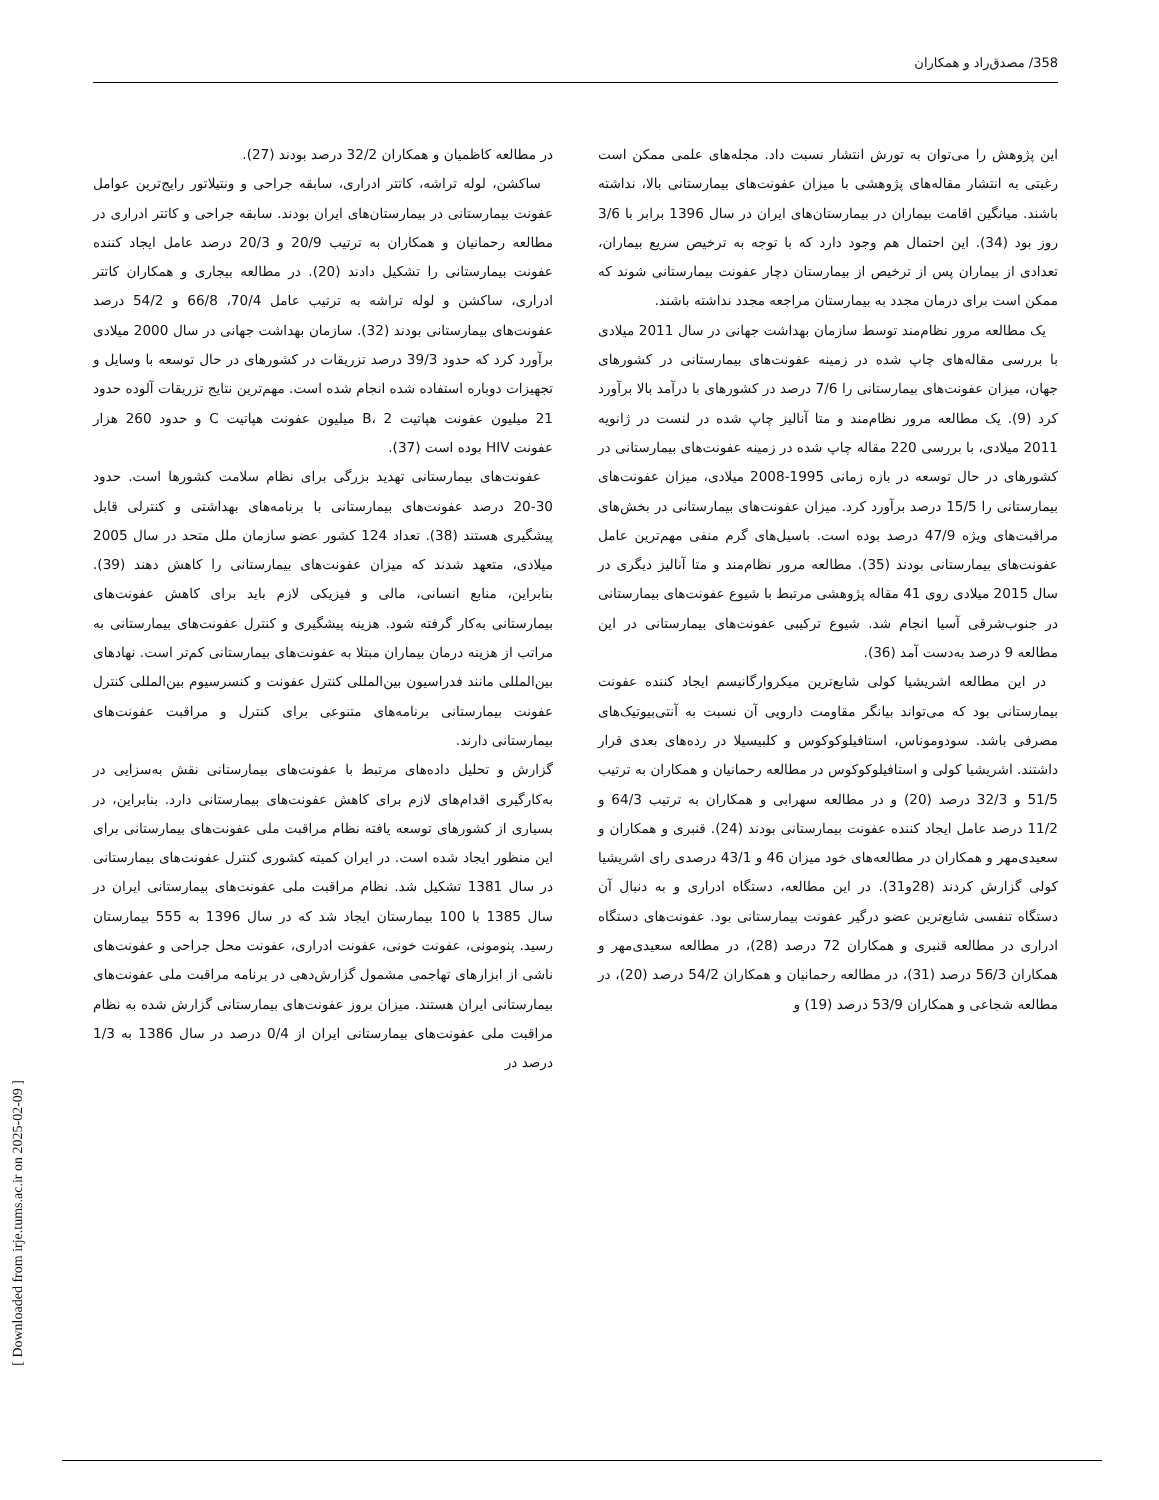358/ مصدق‌راد و همکاران
این پژوهش را می‌توان به تورش انتشار نسبت داد. مجله‌های علمی ممکن است رغبتی به انتشار مقاله‌های پژوهشی با میزان عفونت‌های بیمارستانی بالا، نداشته باشند. میانگین اقامت بیماران در بیمارستان‌های ایران در سال 1396 برابر با 3/6 روز بود (34). این احتمال هم وجود دارد که با توجه به ترخیص سریع بیماران، تعدادی از بیماران پس از ترخیص از بیمارستان دچار عفونت بیمارستانی شوند که ممکن است برای درمان مجدد به بیمارستان مراجعه مجدد نداشته باشند.
یک مطالعه مرور نظام‌مند توسط سازمان بهداشت جهانی در سال 2011 میلادی با بررسی مقاله‌های چاپ شده در زمینه عفونت‌های بیمارستانی در کشورهای جهان، میزان عفونت‌های بیمارستانی را 7/6 درصد در کشورهای با درآمد بالا برآورد کرد (9). یک مطالعه مرور نظام‌مند و متا آنالیز چاپ شده در لنست در ژانویه 2011 میلادی، با بررسی 220 مقاله چاپ شده در زمینه عفونت‌های بیمارستانی در کشورهای در حال توسعه در بازه زمانی 1995-2008 میلادی، میزان عفونت‌های بیمارستانی را 15/5 درصد برآورد کرد. میزان عفونت‌های بیمارستانی در بخش‌های مراقبت‌های ویژه 47/9 درصد بوده است. باسیل‌های گرم منفی مهم‌ترین عامل عفونت‌های بیمارستانی بودند (35). مطالعه مرور نظام‌مند و متا آنالیز دیگری در سال 2015 میلادی روی 41 مقاله پژوهشی مرتبط با شیوع عفونت‌های بیمارستانی در جنوب‌شرقی آسیا انجام شد. شیوع ترکیبی عفونت‌های بیمارستانی در این مطالعه 9 درصد به‌دست آمد (36).
در این مطالعه اشریشیا کولی شایع‌ترین میکروارگانیسم ایجاد کننده عفونت بیمارستانی بود که می‌تواند بیانگر مقاومت دارویی آن نسبت به آنتی‌بیوتیک‌های مصرفی باشد. سودوموناس، استافیلوکوکوس و کلبیسیلا در رده‌های بعدی قرار داشتند. اشریشیا کولی و استافیلوکوکوس در مطالعه رحمانیان و همکاران به ترتیب 51/5 و 32/3 درصد (20) و در مطالعه سهرابی و همکاران به ترتیب 64/3 و 11/2 درصد عامل ایجاد کننده عفونت بیمارستانی بودند (24). قنبری و همکاران و سعیدی‌مهر و همکاران در مطالعه‌های خود میزان 46 و 43/1 درصدی رای اشریشیا کولی گزارش کردند (28و31). در این مطالعه، دستگاه ادراری و به دنبال آن دستگاه تنفسی شایع‌ترین عضو درگیر عفونت بیمارستانی بود. عفونت‌های دستگاه ادراری در مطالعه قنبری و همکاران 72 درصد (28)، در مطالعه سعیدی‌مهر و همکاران 56/3 درصد (31)، در مطالعه رحمانیان و همکاران 54/2 درصد (20)، در مطالعه شجاعی و همکاران 53/9 درصد (19) و
در مطالعه کاظمیان و همکاران 32/2 درصد بودند (27).
ساکشن، لوله تراشه، کاتتر ادراری، سابقه جراحی و ونتیلاتور رایج‌ترین عوامل عفونت بیمارستانی در بیمارستان‌های ایران بودند. سابقه جراحی و کاتتر ادراری در مطالعه رحمانیان و همکاران به ترتیب 20/9 و 20/3 درصد عامل ایجاد کننده عفونت بیمارستانی را تشکیل دادند (20). در مطالعه بیجاری و همکاران کاتتر ادراری، ساکشن و لوله تراشه به ترتیب عامل 70/4، 66/8 و 54/2 درصد عفونت‌های بیمارستانی بودند (32). سازمان بهداشت جهانی در سال 2000 میلادی برآورد کرد که حدود 39/3 درصد تزریقات در کشورهای در حال توسعه با وسایل و تجهیزات دوباره استفاده شده انجام شده است. مهم‌ترین نتایج تزریقات آلوده حدود 21 میلیون عفونت هپاتیت B، 2 میلیون عفونت هپاتیت C و حدود 260 هزار عفونت HIV بوده است (37).
عفونت‌های بیمارستانی تهدید بزرگی برای نظام سلامت کشورها است. حدود 30-20 درصد عفونت‌های بیمارستانی با برنامه‌های بهداشتی و کنترلی قابل پیشگیری هستند (38). تعداد 124 کشور عضو سازمان ملل متحد در سال 2005 میلادی، متعهد شدند که میزان عفونت‌های بیمارستانی را کاهش دهند (39). بنابراین، منابع انسانی، مالی و فیزیکی لازم باید برای کاهش عفونت‌های بیمارستانی به‌کار گرفته شود. هزینه پیشگیری و کنترل عفونت‌های بیمارستانی به مراتب از هزینه درمان بیماران مبتلا به عفونت‌های بیمارستانی کم‌تر است. نهادهای بین‌المللی مانند فدراسیون بین‌المللی کنترل عفونت و کنسرسیوم بین‌المللی کنترل عفونت بیمارستانی برنامه‌های متنوعی برای کنترل و مراقبت عفونت‌های بیمارستانی دارند.
گزارش و تحلیل داده‌های مرتبط با عفونت‌های بیمارستانی نقش به‌سزایی در به‌کارگیری اقدام‌های لازم برای کاهش عفونت‌های بیمارستانی دارد. بنابراین، در بسیاری از کشورهای توسعه یافته نظام مراقبت ملی عفونت‌های بیمارستانی برای این منظور ایجاد شده است. در ایران کمیته کشوری کنترل عفونت‌های بیمارستانی در سال 1381 تشکیل شد. نظام مراقبت ملی عفونت‌های بیمارستانی ایران در سال 1385 با 100 بیمارستان ایجاد شد که در سال 1396 به 555 بیمارستان رسید. پنومونی، عفونت خونی، عفونت ادراری، عفونت محل جراحی و عفونت‌های ناشی از ابزارهای تهاجمی مشمول گزارش‌دهی در برنامه مراقبت ملی عفونت‌های بیمارستانی ایران هستند. میزان بروز عفونت‌های بیمارستانی گزارش شده به نظام مراقبت ملی عفونت‌های بیمارستانی ایران از 0/4 درصد در سال 1386 به 1/3 درصد در
[ Downloaded from irje.tums.ac.ir on 2025-02-09 ]